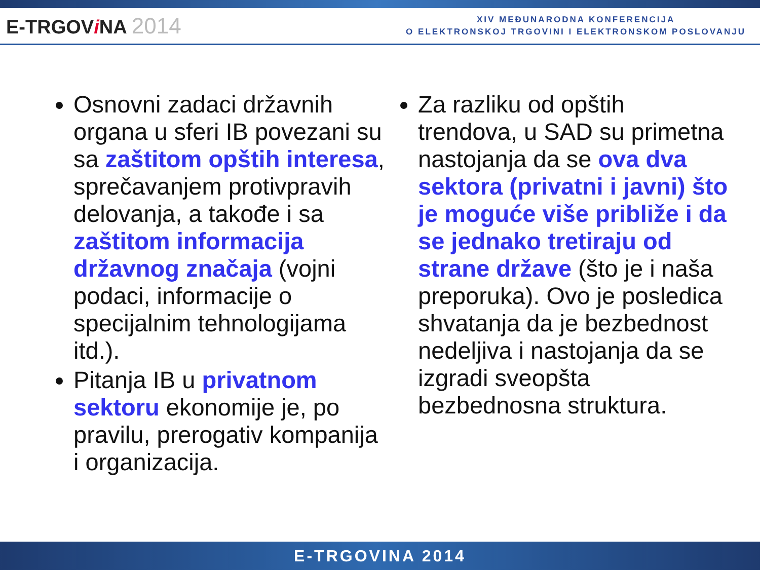E-TRGOVi NA 2014
XIV MEĐUNARODNA KONFERENCIJA
O ELEKTRONSKOJ TRGOVINI I ELEKTRONSKOM POSLOVANJU
Osnovni zadaci državnih organa u sferi IB povezani su sa zaštitom opštih interesa, sprečavanjem protivpravih delovanja, a takođe i sa zaštitom informacija državnog značaja (vojni podaci, informacije o specijalnim tehnologijama itd.).
Pitanja IB u privatnom sektoru ekonomije je, po pravilu, prerogativ kompanija i organizacija.
Za razliku od opštih trendova, u SAD su primetna nastojanja da se ova dva sektora (privatni i javni) što je moguće više približe i da se jednako tretiraju od strane države (što je i naša preporuka). Ovo je posledica shvatanja da je bezbednost nedeljiva i nastojanja da se izgradi sveopšta bezbednosna struktura.
E-TRGOVINA 2014